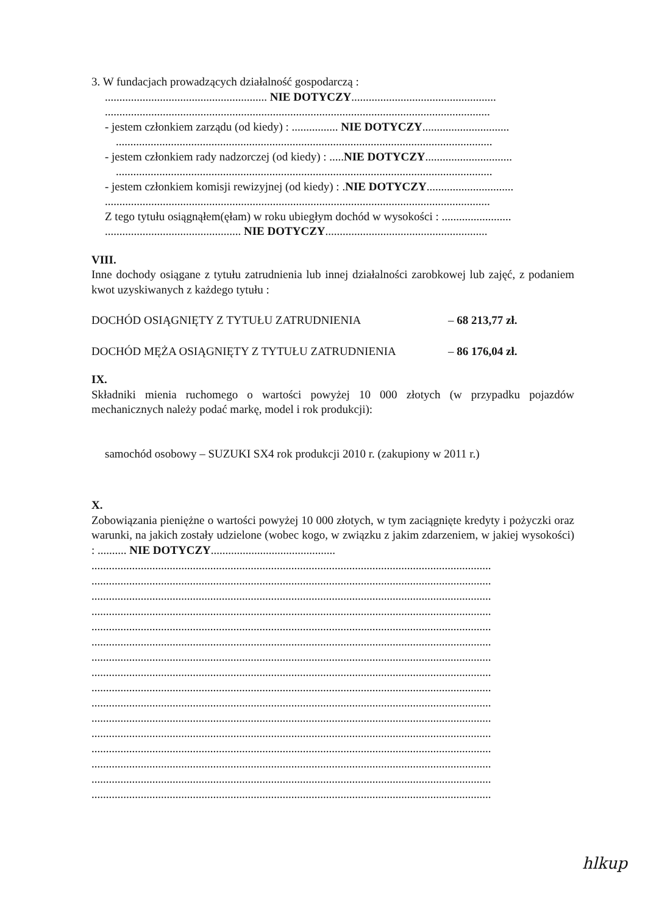3. W fundacjach prowadzących działalność gospodarczą :
........................................................ NIE DOTYCZY..................................................
.....................................................................................................................................
- jestem członkiem zarządu (od kiedy) : ................ NIE DOTYCZY..............................
..................................................................................................................................
- jestem członkiem rady nadzorczej (od kiedy) : .....NIE DOTYCZY..............................
..................................................................................................................................
- jestem członkiem komisji rewizyjnej (od kiedy) : .NIE DOTYCZY..............................
.....................................................................................................................................
Z tego tytułu osiągnąłem(ęłam) w roku ubiegłym dochód w wysokości : ........................
............................................... NIE DOTYCZY........................................................
VIII.
Inne dochody osiągane z tytułu zatrudnienia lub innej działalności zarobkowej lub zajęć, z podaniem kwot uzyskiwanych z każdego tytułu :
DOCHÓD OSIĄGNIĘTY Z TYTUŁU ZATRUDNIENIA – 68 213,77 zł.
DOCHÓD MĘŻA OSIĄGNIĘTY Z TYTUŁU ZATRUDNIENIA – 86 176,04 zł.
IX.
Składniki mienia ruchomego o wartości powyżej 10 000 złotych (w przypadku pojazdów mechanicznych należy podać markę, model i rok produkcji):
samochód osobowy – SUZUKI SX4 rok produkcji 2010 r. (zakupiony w 2011 r.)
X.
Zobowiązania pieniężne o wartości powyżej 10 000 złotych, w tym zaciągnięte kredyty i pożyczki oraz warunki, na jakich zostały udzielone (wobec kogo, w związku z jakim zdarzeniem, w jakiej wysokości) : .......... NIE DOTYCZY...........................................
..........................................................................................................................................
..........................................................................................................................................
..........................................................................................................................................
..........................................................................................................................................
..........................................................................................................................................
..........................................................................................................................................
..........................................................................................................................................
..........................................................................................................................................
..........................................................................................................................................
..........................................................................................................................................
..........................................................................................................................................
..........................................................................................................................................
..........................................................................................................................................
..........................................................................................................................................
..........................................................................................................................................
..........................................................................................................................................
hlkup